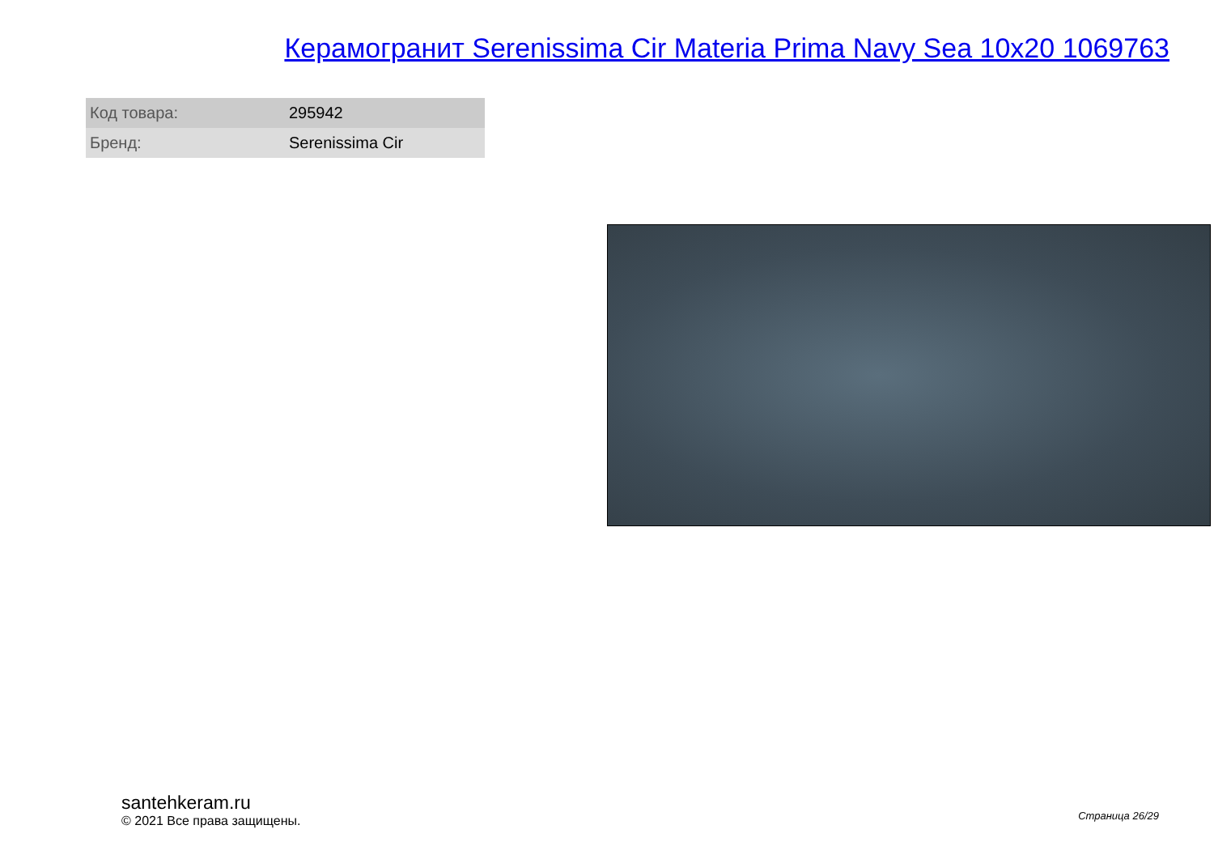Керамогранит Serenissima Cir Materia Prima Navy Sea 10x20 1069763
| Код товара: | 295942 |
| Бренд: | Serenissima Cir |
santehkeram.ru
© 2021 Все права защищены.
Страница 26/29